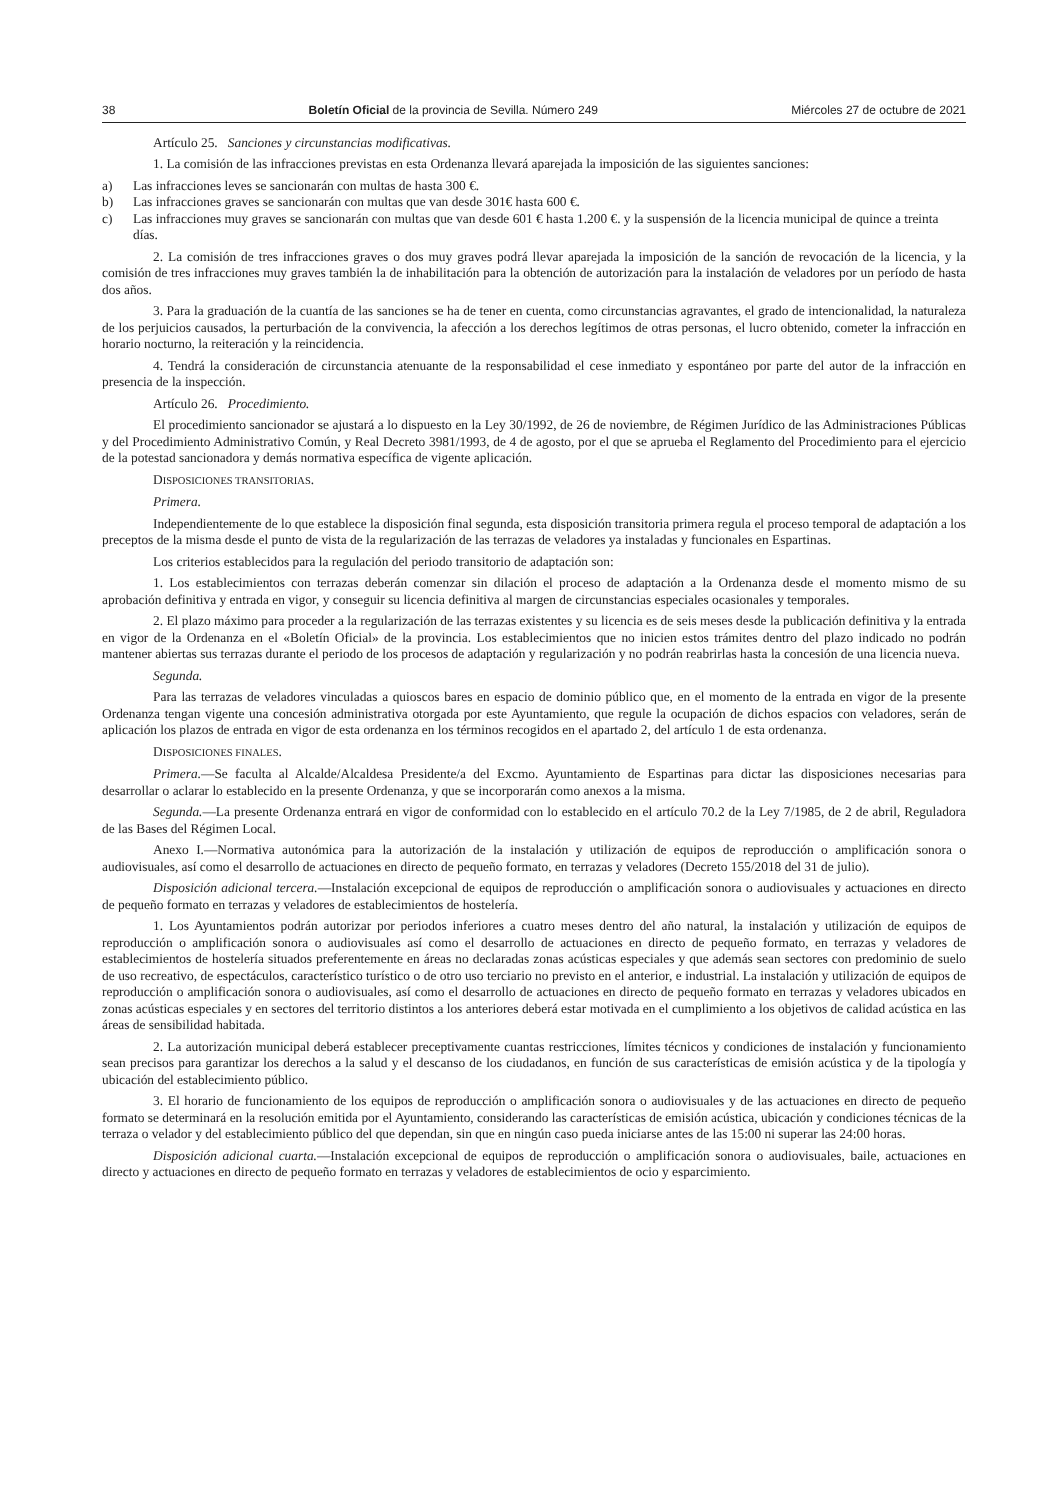38 Boletín Oficial de la provincia de Sevilla. Número 249 Miércoles 27 de octubre de 2021
Artículo 25. Sanciones y circunstancias modificativas.
1. La comisión de las infracciones previstas en esta Ordenanza llevará aparejada la imposición de las siguientes sanciones:
a) Las infracciones leves se sancionarán con multas de hasta 300 €.
b) Las infracciones graves se sancionarán con multas que van desde 301€ hasta 600 €.
c) Las infracciones muy graves se sancionarán con multas que van desde 601 € hasta 1.200 €. y la suspensión de la licencia municipal de quince a treinta días.
2. La comisión de tres infracciones graves o dos muy graves podrá llevar aparejada la imposición de la sanción de revocación de la licencia, y la comisión de tres infracciones muy graves también la de inhabilitación para la obtención de autorización para la instalación de veladores por un período de hasta dos años.
3. Para la graduación de la cuantía de las sanciones se ha de tener en cuenta, como circunstancias agravantes, el grado de intencionalidad, la naturaleza de los perjuicios causados, la perturbación de la convivencia, la afección a los derechos legítimos de otras personas, el lucro obtenido, cometer la infracción en horario nocturno, la reiteración y la reincidencia.
4. Tendrá la consideración de circunstancia atenuante de la responsabilidad el cese inmediato y espontáneo por parte del autor de la infracción en presencia de la inspección.
Artículo 26. Procedimiento.
El procedimiento sancionador se ajustará a lo dispuesto en la Ley 30/1992, de 26 de noviembre, de Régimen Jurídico de las Administraciones Públicas y del Procedimiento Administrativo Común, y Real Decreto 3981/1993, de 4 de agosto, por el que se aprueba el Reglamento del Procedimiento para el ejercicio de la potestad sancionadora y demás normativa específica de vigente aplicación.
DISPOSICIONES TRANSITORIAS.
Primera.
Independientemente de lo que establece la disposición final segunda, esta disposición transitoria primera regula el proceso temporal de adaptación a los preceptos de la misma desde el punto de vista de la regularización de las terrazas de veladores ya instaladas y funcionales en Espartinas.
Los criterios establecidos para la regulación del periodo transitorio de adaptación son:
1. Los establecimientos con terrazas deberán comenzar sin dilación el proceso de adaptación a la Ordenanza desde el momento mismo de su aprobación definitiva y entrada en vigor, y conseguir su licencia definitiva al margen de circunstancias especiales ocasionales y temporales.
2. El plazo máximo para proceder a la regularización de las terrazas existentes y su licencia es de seis meses desde la publicación definitiva y la entrada en vigor de la Ordenanza en el «Boletín Oficial» de la provincia. Los establecimientos que no inicien estos trámites dentro del plazo indicado no podrán mantener abiertas sus terrazas durante el periodo de los procesos de adaptación y regularización y no podrán reabrirlas hasta la concesión de una licencia nueva.
Segunda.
Para las terrazas de veladores vinculadas a quioscos bares en espacio de dominio público que, en el momento de la entrada en vigor de la presente Ordenanza tengan vigente una concesión administrativa otorgada por este Ayuntamiento, que regule la ocupación de dichos espacios con veladores, serán de aplicación los plazos de entrada en vigor de esta ordenanza en los términos recogidos en el apartado 2, del artículo 1 de esta ordenanza.
DISPOSICIONES FINALES.
Primera.—Se faculta al Alcalde/Alcaldesa Presidente/a del Excmo. Ayuntamiento de Espartinas para dictar las disposiciones necesarias para desarrollar o aclarar lo establecido en la presente Ordenanza, y que se incorporarán como anexos a la misma.
Segunda.—La presente Ordenanza entrará en vigor de conformidad con lo establecido en el artículo 70.2 de la Ley 7/1985, de 2 de abril, Reguladora de las Bases del Régimen Local.
Anexo I.—Normativa autonómica para la autorización de la instalación y utilización de equipos de reproducción o amplificación sonora o audiovisuales, así como el desarrollo de actuaciones en directo de pequeño formato, en terrazas y veladores (Decreto 155/2018 del 31 de julio).
Disposición adicional tercera.—Instalación excepcional de equipos de reproducción o amplificación sonora o audiovisuales y actuaciones en directo de pequeño formato en terrazas y veladores de establecimientos de hostelería.
1. Los Ayuntamientos podrán autorizar por periodos inferiores a cuatro meses dentro del año natural, la instalación y utilización de equipos de reproducción o amplificación sonora o audiovisuales así como el desarrollo de actuaciones en directo de pequeño formato, en terrazas y veladores de establecimientos de hostelería situados preferentemente en áreas no declaradas zonas acústicas especiales y que además sean sectores con predominio de suelo de uso recreativo, de espectáculos, característico turístico o de otro uso terciario no previsto en el anterior, e industrial. La instalación y utilización de equipos de reproducción o amplificación sonora o audiovisuales, así como el desarrollo de actuaciones en directo de pequeño formato en terrazas y veladores ubicados en zonas acústicas especiales y en sectores del territorio distintos a los anteriores deberá estar motivada en el cumplimiento a los objetivos de calidad acústica en las áreas de sensibilidad habitada.
2. La autorización municipal deberá establecer preceptivamente cuantas restricciones, límites técnicos y condiciones de instalación y funcionamiento sean precisos para garantizar los derechos a la salud y el descanso de los ciudadanos, en función de sus características de emisión acústica y de la tipología y ubicación del establecimiento público.
3. El horario de funcionamiento de los equipos de reproducción o amplificación sonora o audiovisuales y de las actuaciones en directo de pequeño formato se determinará en la resolución emitida por el Ayuntamiento, considerando las características de emisión acústica, ubicación y condiciones técnicas de la terraza o velador y del establecimiento público del que dependan, sin que en ningún caso pueda iniciarse antes de las 15:00 ni superar las 24:00 horas.
Disposición adicional cuarta.—Instalación excepcional de equipos de reproducción o amplificación sonora o audiovisuales, baile, actuaciones en directo y actuaciones en directo de pequeño formato en terrazas y veladores de establecimientos de ocio y esparcimiento.